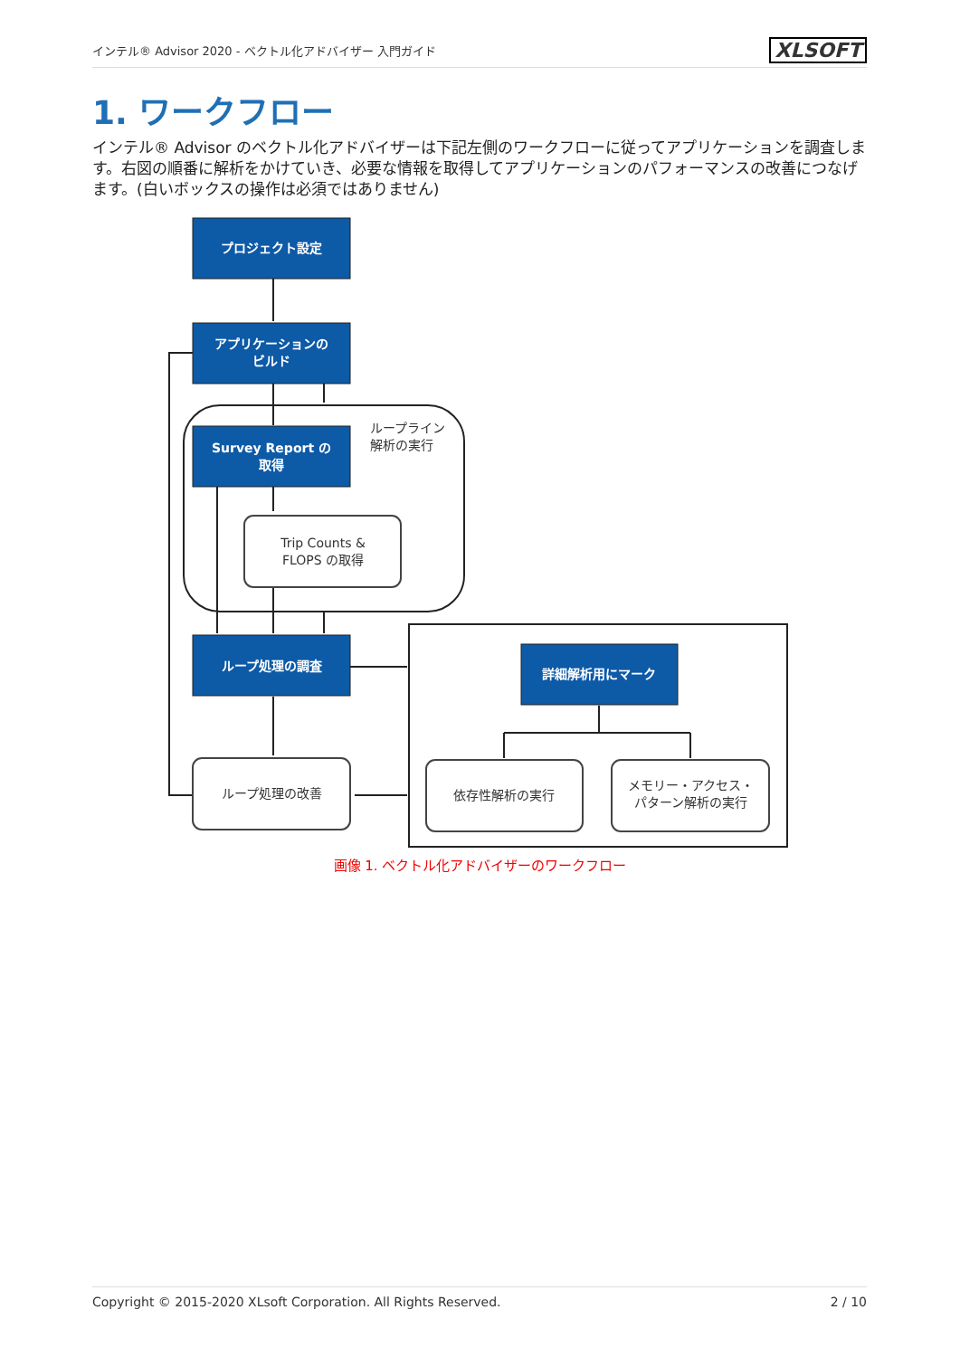インテル® Advisor 2020 - ベクトル化アドバイザー 入門ガイド XLSOFT
1. ワークフロー
インテル® Advisor のベクトル化アドバイザーは下記左側のワークフローに従ってアプリケーションを調査します。右図の順番に解析をかけていき、必要な情報を取得してアプリケーションのパフォーマンスの改善につなげます。(白いボックスの操作は必須ではありません)
プロジェクト設定
アプリケーションの
ビルド
Survey Report の
取得
ループ処理の調査
詳細解析用にマーク
Trip Counts &
FLOPS の取得
ループライン
解析の実行
ループ処理の改善
依存性解析の実行
メモリー・アクセス・
パターン解析の実行
画像 1. ベクトル化アドバイザーのワークフロー
Copyright © 2015-2020 XLsoft Corporation. All Rights Reserved. 2 / 10